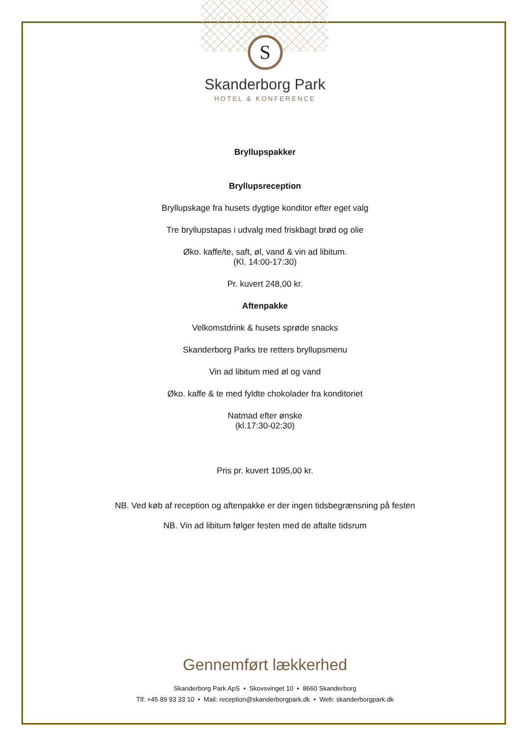S
Skanderborg Park
HOTEL & KONFERENCE
Bryllupspakker
Bryllupsreception
Bryllupskage fra husets dygtige konditor efter eget valg
Tre bryllupstapas i udvalg med friskbagt brød og olie
Øko. kaffe/te, saft, øl, vand & vin ad libitum.
(Kl. 14:00-17:30)
Pr. kuvert 248,00 kr.
Aftenpakke
Velkomstdrink & husets sprøde snacks
Skanderborg Parks tre retters bryllupsmenu
Vin ad libitum med øl og vand
Øko. kaffe & te med fyldte chokolader fra konditoriet
Natmad efter ønske
(kl.17:30-02:30)
Pris pr. kuvert 1095,00 kr.
NB. Ved køb af reception og aftenpakke er der ingen tidsbegrænsning på festen
NB. Vin ad libitum følger festen med de aftalte tidsrum
Gennemført lækkerhed
Skanderborg Park ApS • Skovsvinget 10 • 8660 Skanderborg
Tlf: +45 89 93 33 10 • Mail: reception@skanderborgpark.dk • Web: skanderborgpark.dk